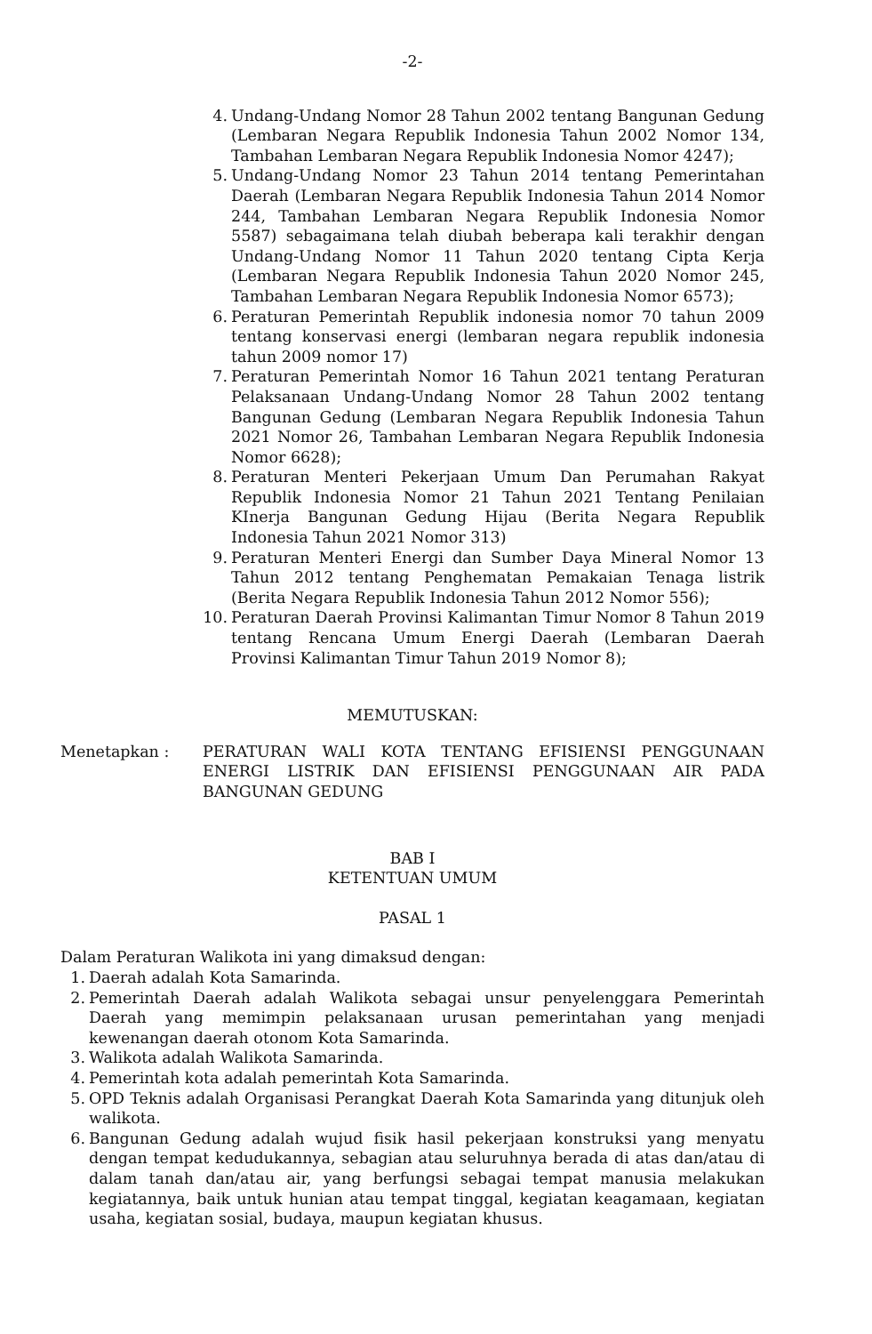-2-
4. Undang-Undang Nomor 28 Tahun 2002 tentang Bangunan Gedung (Lembaran Negara Republik Indonesia Tahun 2002 Nomor 134, Tambahan Lembaran Negara Republik Indonesia Nomor 4247);
5. Undang-Undang Nomor 23 Tahun 2014 tentang Pemerintahan Daerah (Lembaran Negara Republik Indonesia Tahun 2014 Nomor 244, Tambahan Lembaran Negara Republik Indonesia Nomor 5587) sebagaimana telah diubah beberapa kali terakhir dengan Undang-Undang Nomor 11 Tahun 2020 tentang Cipta Kerja (Lembaran Negara Republik Indonesia Tahun 2020 Nomor 245, Tambahan Lembaran Negara Republik Indonesia Nomor 6573);
6. Peraturan Pemerintah Republik indonesia nomor 70 tahun 2009 tentang konservasi energi (lembaran negara republik indonesia tahun 2009 nomor 17)
7. Peraturan Pemerintah Nomor 16 Tahun 2021 tentang Peraturan Pelaksanaan Undang-Undang Nomor 28 Tahun 2002 tentang Bangunan Gedung (Lembaran Negara Republik Indonesia Tahun 2021 Nomor 26, Tambahan Lembaran Negara Republik Indonesia Nomor 6628);
8. Peraturan Menteri Pekerjaan Umum Dan Perumahan Rakyat Republik Indonesia Nomor 21 Tahun 2021 Tentang Penilaian KInerja Bangunan Gedung Hijau (Berita Negara Republik Indonesia Tahun 2021 Nomor 313)
9. Peraturan Menteri Energi dan Sumber Daya Mineral Nomor 13 Tahun 2012 tentang Penghematan Pemakaian Tenaga listrik (Berita Negara Republik Indonesia Tahun 2012 Nomor 556);
10.
Peraturan Daerah Provinsi Kalimantan Timur Nomor 8 Tahun 2019 tentang Rencana Umum Energi Daerah (Lembaran Daerah Provinsi Kalimantan Timur Tahun 2019 Nomor 8);
MEMUTUSKAN:
Menetapkan : PERATURAN WALI KOTA TENTANG EFISIENSI PENGGUNAAN ENERGI LISTRIK DAN EFISIENSI PENGGUNAAN AIR PADA BANGUNAN GEDUNG
BAB I
KETENTUAN UMUM
PASAL 1
Dalam Peraturan Walikota ini yang dimaksud dengan:
1. Daerah adalah Kota Samarinda.
2. Pemerintah Daerah adalah Walikota sebagai unsur penyelenggara Pemerintah Daerah yang memimpin pelaksanaan urusan pemerintahan yang menjadi kewenangan daerah otonom Kota Samarinda.
3. Walikota adalah Walikota Samarinda.
4. Pemerintah kota adalah pemerintah Kota Samarinda.
5. OPD Teknis adalah Organisasi Perangkat Daerah Kota Samarinda yang ditunjuk oleh walikota.
6. Bangunan Gedung adalah wujud fisik hasil pekerjaan konstruksi yang menyatu dengan tempat kedudukannya, sebagian atau seluruhnya berada di atas dan/atau di dalam tanah dan/atau air, yang berfungsi sebagai tempat manusia melakukan kegiatannya, baik untuk hunian atau tempat tinggal, kegiatan keagamaan, kegiatan usaha, kegiatan sosial, budaya, maupun kegiatan khusus.